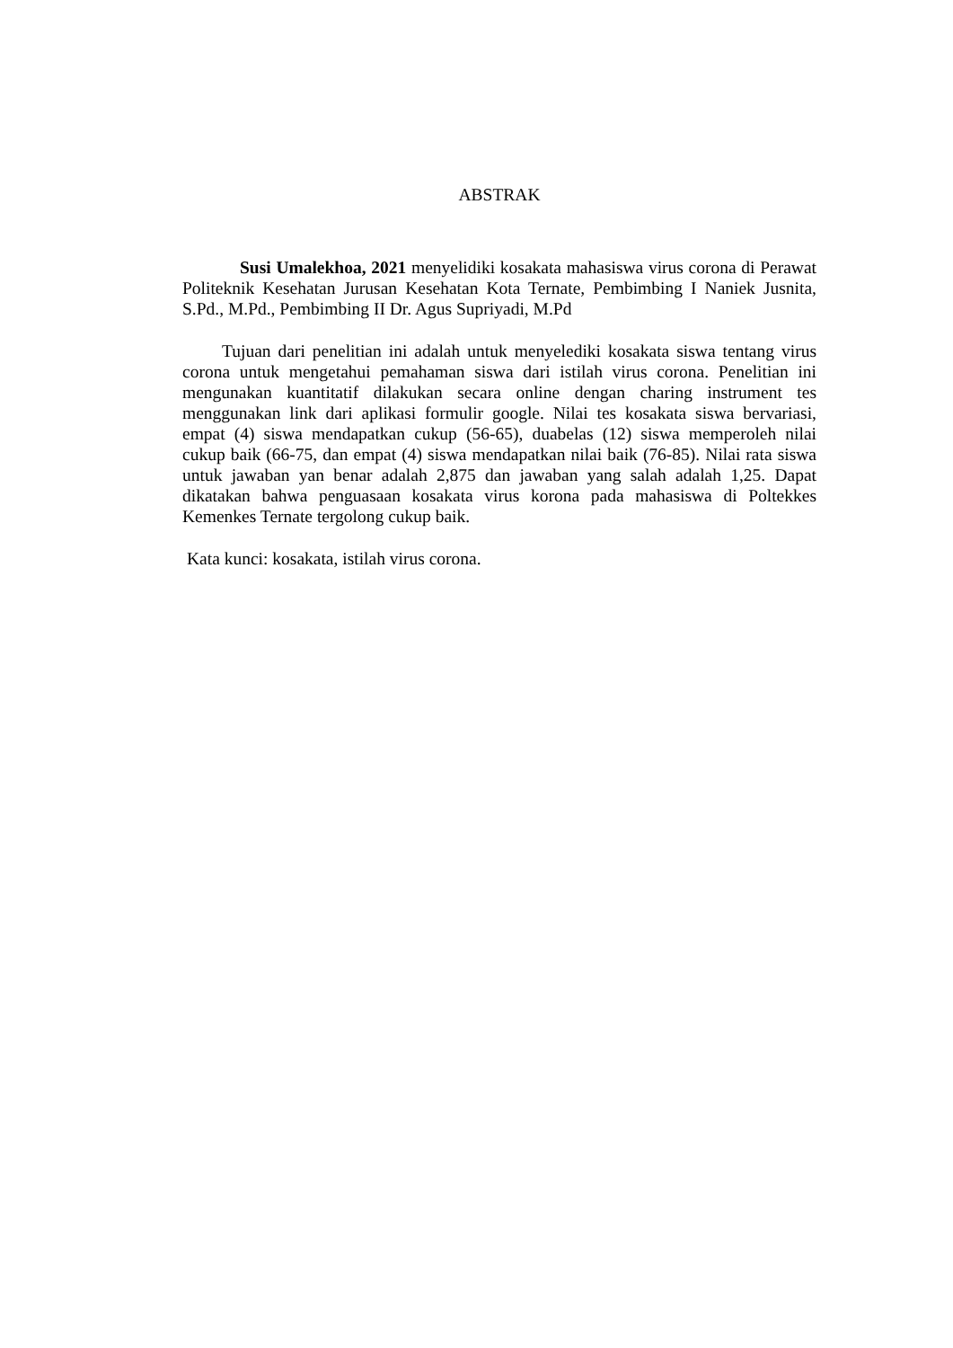ABSTRAK
Susi Umalekhoa, 2021 menyelidiki kosakata mahasiswa virus corona di Perawat Politeknik Kesehatan Jurusan Kesehatan Kota Ternate, Pembimbing I Naniek Jusnita, S.Pd., M.Pd., Pembimbing II Dr. Agus Supriyadi, M.Pd
Tujuan dari penelitian ini adalah untuk menyelediki kosakata siswa tentang virus corona untuk mengetahui pemahaman siswa dari istilah virus corona. Penelitian ini mengunakan kuantitatif dilakukan secara online dengan charing instrument tes menggunakan link dari aplikasi formulir google. Nilai tes kosakata siswa bervariasi, empat (4) siswa mendapatkan cukup (56-65), duabelas (12) siswa memperoleh nilai cukup baik (66-75, dan empat (4) siswa mendapatkan nilai baik (76-85). Nilai rata siswa untuk jawaban yan benar adalah 2,875 dan jawaban yang salah adalah 1,25. Dapat dikatakan bahwa penguasaan kosakata virus korona pada mahasiswa di Poltekkes Kemenkes Ternate tergolong cukup baik.
Kata kunci: kosakata, istilah virus corona.